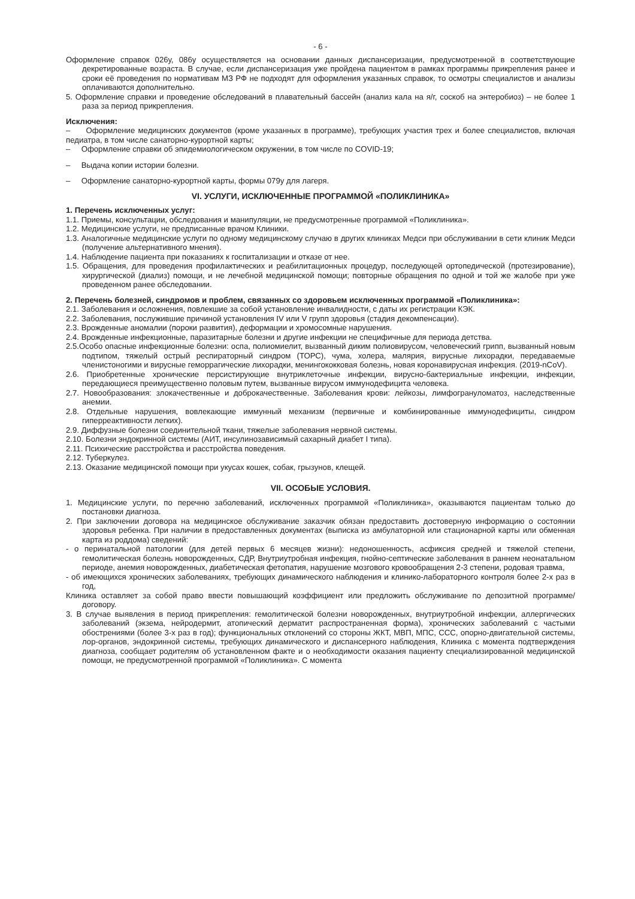- 6 -
Оформление справок 026у, 086у осуществляется на основании данных диспансеризации, предусмотренной в соответствующие декретированные возраста. В случае, если диспансеризация уже пройдена пациентом в рамках программы прикрепления ранее и сроки её проведения по нормативам МЗ РФ не подходят для оформления указанных справок, то осмотры специалистов и анализы оплачиваются дополнительно.
5. Оформление справки и проведение обследований в плавательный бассейн (анализ кала на я/г, соскоб на энтеробиоз) – не более 1 раза за период прикрепления.
Исключения:
– Оформление медицинских документов (кроме указанных в программе), требующих участия трех и более специалистов, включая педиатра, в том числе санаторно-курортной карты;
– Оформление справки об эпидемиологическом окружении, в том числе по COVID-19;
– Выдача копии истории болезни.
– Оформление санаторно-курортной карты, формы 079у для лагеря.
VI. УСЛУГИ, ИСКЛЮЧЕННЫЕ ПРОГРАММОЙ «ПОЛИКЛИНИКА»
1. Перечень исключенных услуг:
1.1. Приемы, консультации, обследования и манипуляции, не предусмотренные программой «Поликлиника».
1.2. Медицинские услуги, не предписанные врачом Клиники.
1.3. Аналогичные медицинские услуги по одному медицинскому случаю в других клиниках Медси при обслуживании в сети клиник Медси (получение альтернативного мнения).
1.4. Наблюдение пациента при показаниях к госпитализации и отказе от нее.
1.5. Обращения, для проведения профилактических и реабилитационных процедур, последующей ортопедической (протезирование), хирургической (диализ) помощи, и не лечебной медицинской помощи; повторные обращения по одной и той же жалобе при уже проведенном ранее обследовании.
2. Перечень болезней, синдромов и проблем, связанных со здоровьем исключенных программой «Поликлиника»:
2.1. Заболевания и осложнения, повлекшие за собой установление инвалидности, с даты их регистрации КЭК.
2.2. Заболевания, послужившие причиной установления IV или V групп здоровья (стадия декомпенсации).
2.3. Врожденные аномалии (пороки развития), деформации и хромосомные нарушения.
2.4. Врожденные инфекционные, паразитарные болезни и другие инфекции не специфичные для периода детства.
2.5.Особо опасные инфекционные болезни: оспа, полиомиелит, вызванный диким полиовирусом, человеческий грипп, вызванный новым подтипом, тяжелый острый респираторный синдром (ТОРС), чума, холера, малярия, вирусные лихорадки, передаваемые членистоногими и вирусные геморрагические лихорадки, менингококковая болезнь, новая коронавирусная инфекция. (2019-nCoV).
2.6. Приобретенные хронические персистирующие внутриклеточные инфекции, вирусно-бактериальные инфекции, инфекции, передающиеся преимущественно половым путем, вызванные вирусом иммунодефицита человека.
2.7. Новообразования: злокачественные и доброкачественные. Заболевания крови: лейкозы, лимфогрануломатоз, наследственные анемии.
2.8. Отдельные нарушения, вовлекающие иммунный механизм (первичные и комбинированные иммунодефициты, синдром гиперреактивности легких).
2.9. Диффузные болезни соединительной ткани, тяжелые заболевания нервной системы.
2.10. Болезни эндокринной системы (АИТ, инсулинозависимый сахарный диабет I типа).
2.11. Психические расстройства и расстройства поведения.
2.12. Туберкулез.
2.13. Оказание медицинской помощи при укусах кошек, собак, грызунов, клещей.
VII. ОСОБЫЕ УСЛОВИЯ.
1. Медицинские услуги, по перечню заболеваний, исключенных программой «Поликлиника», оказываются пациентам только до постановки диагноза.
2. При заключении договора на медицинское обслуживание заказчик обязан предоставить достоверную информацию о состоянии здоровья ребенка. При наличии в предоставленных документах (выписка из амбулаторной или стационарной карты или обменная карта из роддома) сведений:
- о перинатальной патологии (для детей первых 6 месяцев жизни): недоношенность, асфиксия средней и тяжелой степени, гемолитическая болезнь новорожденных, СДР, Внутриутробная инфекция, гнойно-септические заболевания в раннем неонатальном периоде, анемия новорожденных, диабетическая фетопатия, нарушение мозгового кровообращения 2-3 степени, родовая травма,
- об имеющихся хронических заболеваниях, требующих динамического наблюдения и клинико-лабораторного контроля более 2-х раз в год,
Клиника оставляет за собой право ввести повышающий коэффициент или предложить обслуживание по депозитной программе/договору.
3. В случае выявления в период прикрепления: гемолитической болезни новорожденных, внутриутробной инфекции, аллергических заболеваний (экзема, нейродермит, атопический дерматит распространенная форма), хронических заболеваний с частыми обострениями (более 3-х раз в год); функциональных отклонений со стороны ЖКТ, МВП, МПС, ССС, опорно-двигательной системы, лор-органов, эндокринной системы, требующих динамического и диспансерного наблюдения, Клиника с момента подтверждения диагноза, сообщает родителям об установленном факте и о необходимости оказания пациенту специализированной медицинской помощи, не предусмотренной программой «Поликлиника». С момента